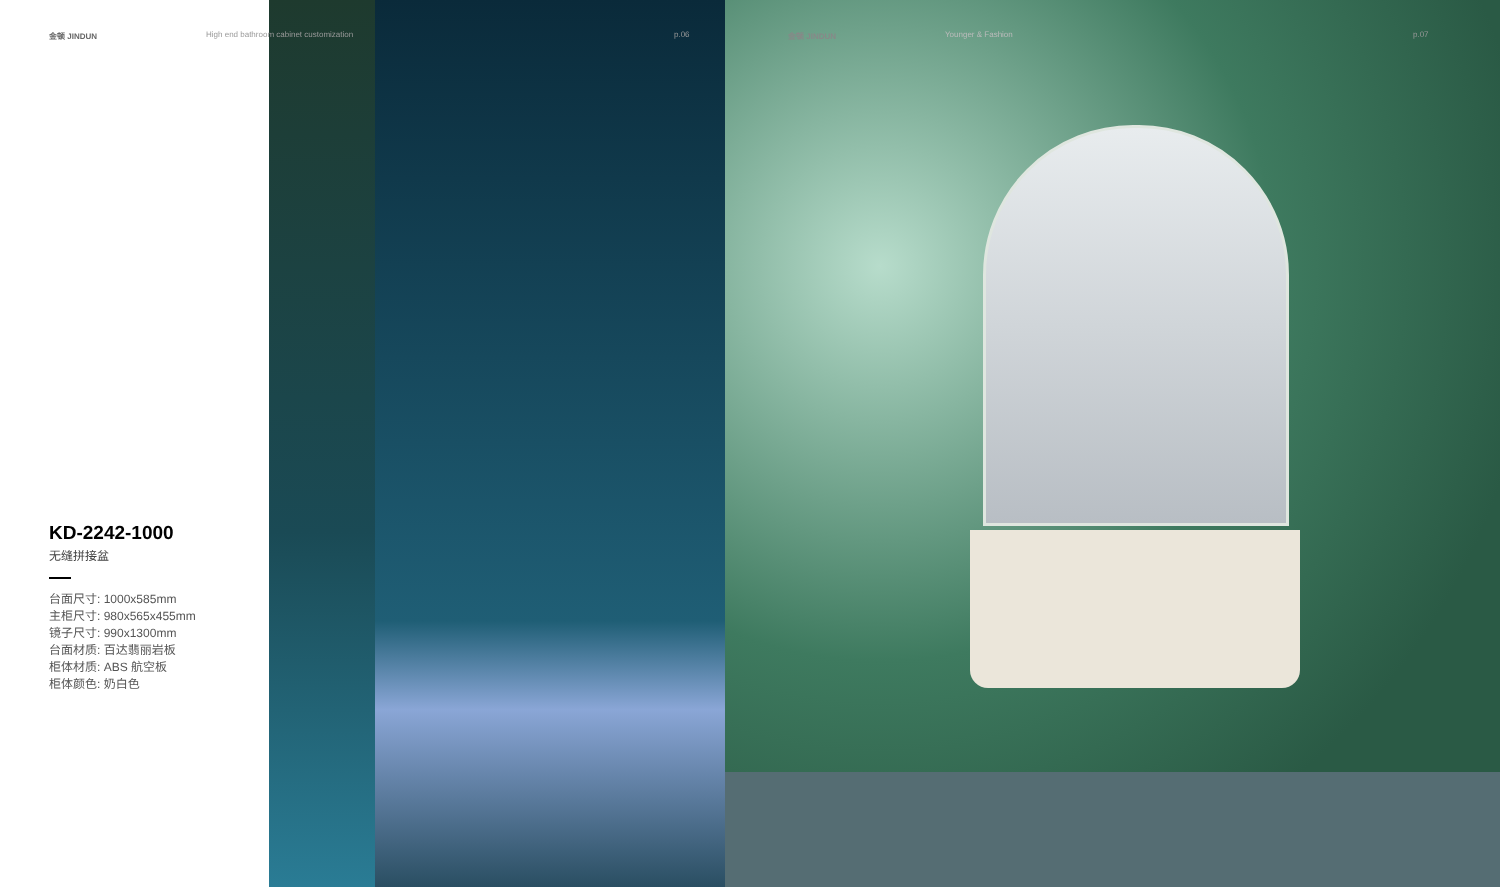金顿 JINDUN High end bathroom cabinet customization p.06 金顿 JINDUN Younger & Fashion p.07
KD-2242-1000
无缝拼接盆
台面尺寸: 1000x585mm
主柜尺寸: 980x565x455mm
镜子尺寸: 990x1300mm
台面材质: 百达翡丽岩板
柜体材质: ABS 航空板
柜体颜色: 奶白色